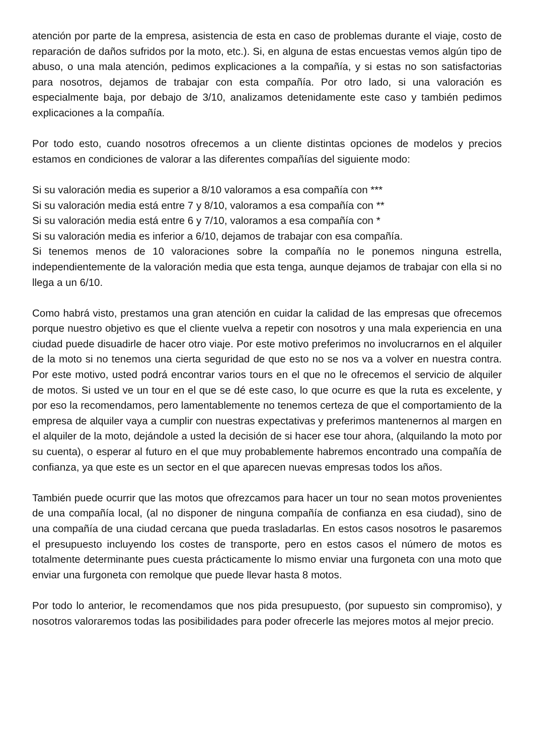atención por parte de la empresa, asistencia de esta en caso de problemas durante el viaje, costo de reparación de daños sufridos por la moto, etc.). Si, en alguna de estas encuestas vemos algún tipo de abuso, o una mala atención, pedimos explicaciones a la compañía, y si estas no son satisfactorias para nosotros, dejamos de trabajar con esta compañía. Por otro lado, si una valoración es especialmente baja, por debajo de 3/10, analizamos detenidamente este caso y también pedimos explicaciones a la compañía.
Por todo esto, cuando nosotros ofrecemos a un cliente distintas opciones de modelos y precios estamos en condiciones de valorar a las diferentes compañías del siguiente modo:
Si su valoración media es superior a 8/10 valoramos a esa compañía con ***
Si su valoración media está entre 7 y 8/10, valoramos a esa compañía con **
Si su valoración media está entre 6 y 7/10, valoramos a esa compañía con *
Si su valoración media es inferior a 6/10, dejamos de trabajar con esa compañía.
Si tenemos menos de 10 valoraciones sobre la compañía no le ponemos ninguna estrella, independientemente de la valoración media que esta tenga, aunque dejamos de trabajar con ella si no llega a un 6/10.
Como habrá visto, prestamos una gran atención en cuidar la calidad de las empresas que ofrecemos porque nuestro objetivo es que el cliente vuelva a repetir con nosotros y una mala experiencia en una ciudad puede disuadirle de hacer otro viaje. Por este motivo preferimos no involucrarnos en el alquiler de la moto si no tenemos una cierta seguridad de que esto no se nos va a volver en nuestra contra. Por este motivo, usted podrá encontrar varios tours en el que no le ofrecemos el servicio de alquiler de motos. Si usted ve un tour en el que se dé este caso, lo que ocurre es que la ruta es excelente, y por eso la recomendamos, pero lamentablemente no tenemos certeza de que el comportamiento de la empresa de alquiler vaya a cumplir con nuestras expectativas y preferimos mantenernos al margen en el alquiler de la moto, dejándole a usted la decisión de si hacer ese tour ahora, (alquilando la moto por su cuenta), o esperar al futuro en el que muy probablemente habremos encontrado una compañía de confianza, ya que este es un sector en el que aparecen nuevas empresas todos los años.
También puede ocurrir que las motos que ofrezcamos para hacer un tour no sean motos provenientes de una compañía local, (al no disponer de ninguna compañía de confianza en esa ciudad), sino de una compañía de una ciudad cercana que pueda trasladarlas. En estos casos nosotros le pasaremos el presupuesto incluyendo los costes de transporte, pero en estos casos el número de motos es totalmente determinante pues cuesta prácticamente lo mismo enviar una furgoneta con una moto que enviar una furgoneta con remolque que puede llevar hasta 8 motos.
Por todo lo anterior, le recomendamos que nos pida presupuesto, (por supuesto sin compromiso), y nosotros valoraremos todas las posibilidades para poder ofrecerle las mejores motos al mejor precio.